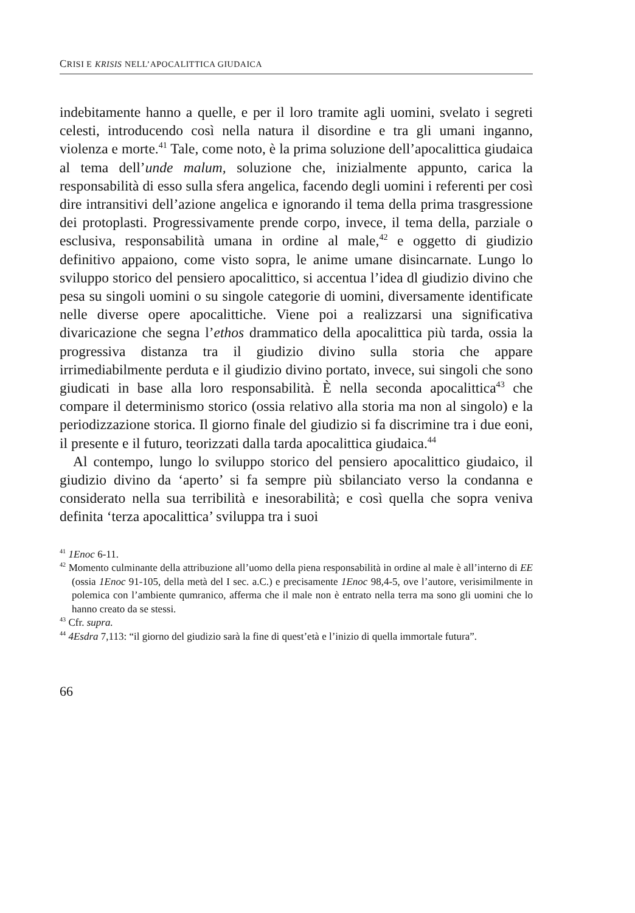CRISI E KRISIS NELL’APOCALITTICA GIUDAICA
indebitamente hanno a quelle, e per il loro tramite agli uomini, svelato i segreti celesti, introducendo così nella natura il disordine e tra gli umani inganno, violenza e morte.<sup>41</sup> Tale, come noto, è la prima soluzione dell’apocalittica giudaica al tema dell’unde malum, soluzione che, inizialmente appunto, carica la responsabilità di esso sulla sfera angelica, facendo degli uomini i referenti per così dire intransitivi dell’azione angelica e ignorando il tema della prima trasgressione dei protoplasti. Progressivamente prende corpo, invece, il tema della, parziale o esclusiva, responsabilità umana in ordine al male,<sup>42</sup> e oggetto di giudizio definitivo appaiono, come visto sopra, le anime umane disincarnate. Lungo lo sviluppo storico del pensiero apocalittico, si accentua l’idea dl giudizio divino che pesa su singoli uomini o su singole categorie di uomini, diversamente identificate nelle diverse opere apocalittiche. Viene poi a realizzarsi una significativa divaricazione che segna l’ethos drammatico della apocalittica più tarda, ossia la progressiva distanza tra il giudizio divino sulla storia che appare irrimediabilmente perduta e il giudizio divino portato, invece, sui singoli che sono giudicati in base alla loro responsabilità. È nella seconda apocalittica<sup>43</sup> che compare il determinismo storico (ossia relativo alla storia ma non al singolo) e la periodizzazione storica. Il giorno finale del giudizio si fa discrimine tra i due eoni, il presente e il futuro, teorizzati dalla tarda apocalittica giudaica.<sup>44</sup>
Al contempo, lungo lo sviluppo storico del pensiero apocalittico giudaico, il giudizio divino da ‘aperto’ si fa sempre più sbilanciato verso la condanna e considerato nella sua terribilità e inesorabilità; e così quella che sopra veniva definita ‘terza apocalittica’ sviluppa tra i suoi
<sup>41</sup> 1Enoc 6-11.
<sup>42</sup> Momento culminante della attribuzione all’uomo della piena responsabilità in ordine al male è all’interno di EE (ossia 1Enoc 91-105, della metà del I sec. a.C.) e precisamente 1Enoc 98,4-5, ove l’autore, verisimilmente in polemica con l’ambiente qumranico, afferma che il male non è entrato nella terra ma sono gli uomini che lo hanno creato da se stessi.
<sup>43</sup> Cfr. supra.
<sup>44</sup> 4Esdra 7,113: “il giorno del giudizio sarà la fine di quest’età e l’inizio di quella immortale futura”.
66